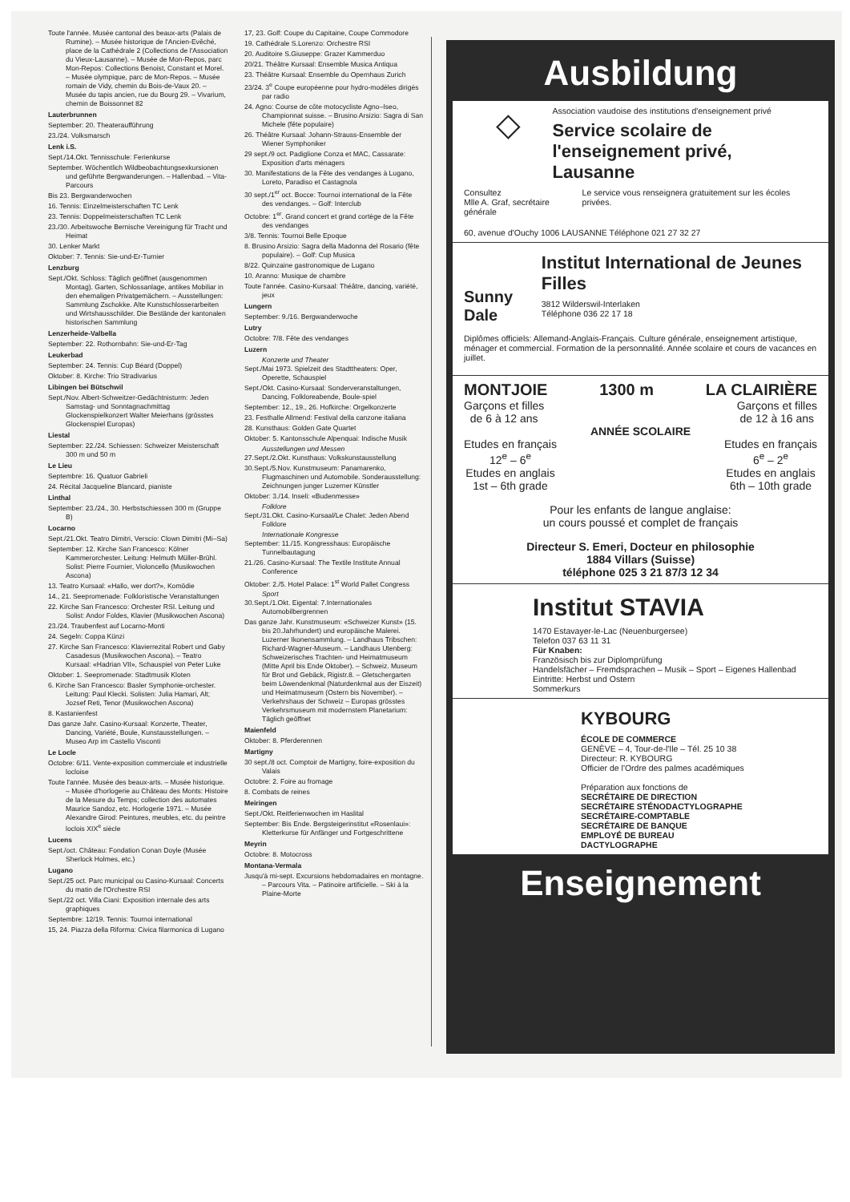Toute l'année. Musée cantonal des beaux-arts (Palais de Rumine). – Musée historique de l'Ancien-Evêché, place de la Cathédrale 2 (Collections de l'Association du Vieux-Lausanne). – Musée de Mon-Repos, parc Mon-Repos: Collections Benoist, Constant et Morel. – Musée olympique, parc de Mon-Repos. – Musée romain de Vidy, chemin du Bois-de-Vaux 20. – Musée du tapis ancien, rue du Bourg 29. – Vivarium, chemin de Boissonnet 82
Lauterbrunnen
September: 20. Theateraufführung
23./24. Volksmarsch
Lenk i.S.
Sept./14.Okt. Tennisschule: Ferienkurse
September. Wöchentlich Wildbeobachtungsexkursionen und geführte Bergwanderungen. – Hallenbad. – Vita-Parcours
Bis 23. Bergwanderwochen
16. Tennis: Einzelmeisterschaften TC Lenk
23. Tennis: Doppelmeisterschaften TC Lenk
23./30. Arbeitswoche Bernische Vereinigung für Tracht und Heimat
30. Lenker Markt
Oktober: 7. Tennis: Sie-und-Er-Turnier
Lenzburg
Sept./Okt. Schloss: Täglich geöffnet (ausgenommen Montag). Garten, Schlossanlage, antikes Mobiliar in den ehemaligen Privatgemächern. – Ausstellungen: Sammlung Zschokke. Alte Kunstschlosserarbeiten und Wirtshausschilder. Die Bestände der kantonalen historischen Sammlung
Lenzerheide-Valbella
September: 22. Rothornbahn: Sie-und-Er-Tag
Leukerbad
September: 24. Tennis: Cup Béard (Doppel)
Oktober: 8. Kirche: Trio Stradivarius
Libingen bei Bütschwil
Sept./Nov. Albert-Schweitzer-Gedächtnisturm: Jeden Samstag- und Sonntagnachmittag Glockenspielkonzert Walter Meierhans (grösstes Glockenspiel Europas)
Liestal
September: 22./24. Schiessen: Schweizer Meisterschaft 300 m und 50 m
Le Lieu
Septembre: 16. Quatuor Gabrieli
24. Récital Jacqueline Blancard, pianiste
Linthal
September: 23./24., 30. Herbstschiessen 300 m (Gruppe B)
Locarno
Sept./21.Okt. Teatro Dimitri, Verscio: Clown Dimitri (Mi–Sa)
September: 12. Kirche San Francesco: Kölner Kammerorchester. Leitung: Helmuth Müller-Brühl. Solist: Pierre Fournier, Violoncello (Musikwochen Ascona)
13. Teatro Kursaal: «Hallo, wer dort?», Komödie
14., 21. Seepromenade: Folkloristische Veranstaltungen
22. Kirche San Francesco: Orchester RSI. Leitung und Solist: Andor Foldes, Klavier (Musikwochen Ascona)
23./24. Traubenfest auf Locarno-Monti
24. Segeln: Coppa Künzi
27. Kirche San Francesco: Klavierrezital Robert und Gaby Casadesus (Musikwochen Ascona). – Teatro Kursaal: «Hadrian VII», Schauspiel von Peter Luke
Oktober: 1. Seepromenade: Stadtmusik Kloten
6. Kirche San Francesco: Basler Symphonie-orchester. Leitung: Paul Klecki. Solisten: Julia Hamari, Alt; Jozsef Reti, Tenor (Musikwochen Ascona)
8. Kastanienfest
Das ganze Jahr. Casino-Kursaal: Konzerte, Theater, Dancing, Variété, Boule, Kunstausstellungen. – Museo Arp im Castello Visconti
Le Locle
Octobre: 6/11. Vente-exposition commerciale et industrielle locloise
Toute l'année. Musée des beaux-arts. – Musée historique. – Musée d'horlogerie au Château des Monts: Histoire de la Mesure du Temps; collection des automates Maurice Sandoz, etc. Horlogerie 1971. – Musée Alexandre Girod: Peintures, meubles, etc. du peintre loclois XIX<sup>e</sup> siècle
Lucens
Sept./oct. Château: Fondation Conan Doyle (Musée Sherlock Holmes, etc.)
Lugano
Sept./25 oct. Parc municipal ou Casino-Kursaal: Concerts du matin de l'Orchestre RSI
Sept./22 oct. Villa Ciani: Exposition internale des arts graphiques
Septembre: 12/19. Tennis: Tournoi international
15, 24. Piazza della Riforma: Civica filarmonica di Lugano
17, 23. Golf: Coupe du Capitaine, Coupe Commodore
19. Cathédrale S.Lorenzo: Orchestre RSI
20. Auditoire S.Giuseppe: Grazer Kammerduo
20/21. Théâtre Kursaal: Ensemble Musica Antiqua
23. Théâtre Kursaal: Ensemble du Opernhaus Zurich
23/24. 3<sup>e</sup> Coupe européenne pour hydro-modèles dirigés par radio
24. Agno: Course de côte motocycliste Agno–Iseo, Championnat suisse. – Brusino Arsizio: Sagra di San Michele (fête populaire)
26. Théâtre Kursaal: Johann-Strauss-Ensemble der Wiener Symphoniker
29 sept./9 oct. Padiglione Conza et MAC, Cassarate: Exposition d'arts ménagers
30. Manifestations de la Fête des vendanges à Lugano, Loreto, Paradiso et Castagnola
30 sept./1<sup>er</sup> oct. Bocce: Tournoi international de la Fête des vendanges. – Golf: Interclub
Octobre: 1<sup>er</sup>. Grand concert et grand cortège de la Fête des vendanges
3/8. Tennis: Tournoi Belle Epoque
8. Brusino Arsizio: Sagra della Madonna del Rosario (fête populaire). – Golf: Cup Musica
8/22. Quinzaine gastronomique de Lugano
10. Aranno: Musique de chambre
Toute l'année. Casino-Kursaal: Théâtre, dancing, variété, jeux
Lungern
September: 9./16. Bergwanderwoche
Lutry
Octobre: 7/8. Fête des vendanges
Luzern
Konzerte und Theater
Sept./Mai 1973. Spielzeit des Stadttheaters: Oper, Operette, Schauspiel
Sept./Okt. Casino-Kursaal: Sonderveranstaltungen, Dancing, Folkloreabende, Boule-spiel
September: 12., 19., 26. Hofkirche: Orgelkonzerte
23. Festhalle Allmend: Festival della canzone italiana
28. Kunsthaus: Golden Gate Quartet
Oktober: 5. Kantonsschule Alpenquai: Indische Musik
Ausstellungen und Messen
27.Sept./2.Okt. Kunsthaus: Volkskunstausstellung
30.Sept./5.Nov. Kunstmuseum: Panamarenko, Flugmaschinen und Automobile. Sonderausstellung: Zeichnungen junger Luzerner Künstler
Oktober: 3./14. Inseli: «Budenmesse»
Folklore
Sept./31.Okt. Casino-Kursaal/Le Chalet: Jeden Abend Folklore
Internationale Kongresse
September: 11./15. Kongresshaus: Europäische Tunnelbautagung
21./26. Casino-Kursaal: The Textile Institute Annual Conference
Oktober: 2./5. Hotel Palace: 1<sup>st</sup> World Pallet Congress
Sport
30.Sept./1.Okt. Eigental: 7.Internationales Automobilbergrennen
Das ganze Jahr. Kunstmuseum: «Schweizer Kunst» (15. bis 20.Jahrhundert) und europäische Malerei. Luzerner Ikonensammlung. – Landhaus Tribschen: Richard-Wagner-Museum. – Landhaus Utenberg: Schweizerisches Trachten- und Heimatmuseum (Mitte April bis Ende Oktober). – Schweiz. Museum für Brot und Gebäck, Rigistr.8. – Gletschergarten beim Löwendenkmal (Naturdenkmal aus der Eiszeit) und Heimatmuseum (Ostern bis November). – Verkehrshaus der Schweiz – Europas grösstes Verkehrsmuseum mit modernstem Planetarium: Täglich geöffnet
Maienfeld
Oktober: 8. Pferderennen
Martigny
30 sept./8 oct. Comptoir de Martigny, foire-exposition du Valais
Octobre: 2. Foire au fromage
8. Combats de reines
Meiringen
Sept./Okt. Reitferienwochen im Haslital
September: Bis Ende. Bergsteigerinstitut «Rosenlaui»: Kletterkurse für Anfänger und Fortgeschrittene
Meyrin
Octobre: 8. Motocross
Montana-Vermala
Jusqu'à mi-sept. Excursions hebdomadaires en montagne. – Parcours Vita. – Patinoire artificielle. – Ski à la Plaine-Morte
Ausbildung
◇
Association vaudoise des institutions d'enseignement privé
Service scolaire de l'enseignement privé, Lausanne
Consultez
Mlle A. Graf, secrétaire générale
Le service vous renseignera gratuitement sur les écoles privées.
60, avenue d'Ouchy 1006 LAUSANNE Téléphone 021 27 32 27
Sunny Dale
Institut International de Jeunes Filles
3812 Wilderswil-Interlaken
Téléphone 036 22 17 18
Diplômes officiels: Allemand-Anglais-Français. Culture générale, enseignement artistique, ménager et commercial. Formation de la personnalité. Année scolaire et cours de vacances en juillet.
MONTJOIE 1300 m LA CLAIRIÈRE
Garçons et filles
de 6 à 12 ans Garçons et filles
de 12 à 16 ans
ANNÉE SCOLAIRE
Etudes en français
12<sup>e</sup> – 6<sup>e</sup>
Etudes en anglais
1st – 6th grade Etudes en français
6<sup>e</sup> – 2<sup>e</sup>
Etudes en anglais
6th – 10th grade
Pour les enfants de langue anglaise:
un cours poussé et complet de français
Directeur S. Emeri, Docteur en philosophie
1884 Villars (Suisse)
téléphone 025 3 21 87/3 12 34
Institut STAVIA
1470 Estavayer-le-Lac (Neuenburgersee)
Telefon 037 63 11 31
Für Knaben:
Französisch bis zur Diplomprüfung
Handelsfächer – Fremdsprachen – Musik – Sport – Eigenes Hallenbad
Eintritte: Herbst und Ostern
Sommerkurs
KYBOURG
ÉCOLE DE COMMERCE
GENÈVE – 4, Tour-de-l'Ile – Tél. 25 10 38
Directeur: R. KYBOURG
Officier de l'Ordre des palmes académiques
Préparation aux fonctions de
SECRÉTAIRE DE DIRECTION
SECRÉTAIRE STÉNODACTYLOGRAPHE
SECRÉTAIRE-COMPTABLE
SECRÉTAIRE DE BANQUE
EMPLOYÉ DE BUREAU
DACTYLOGRAPHE
Enseignement